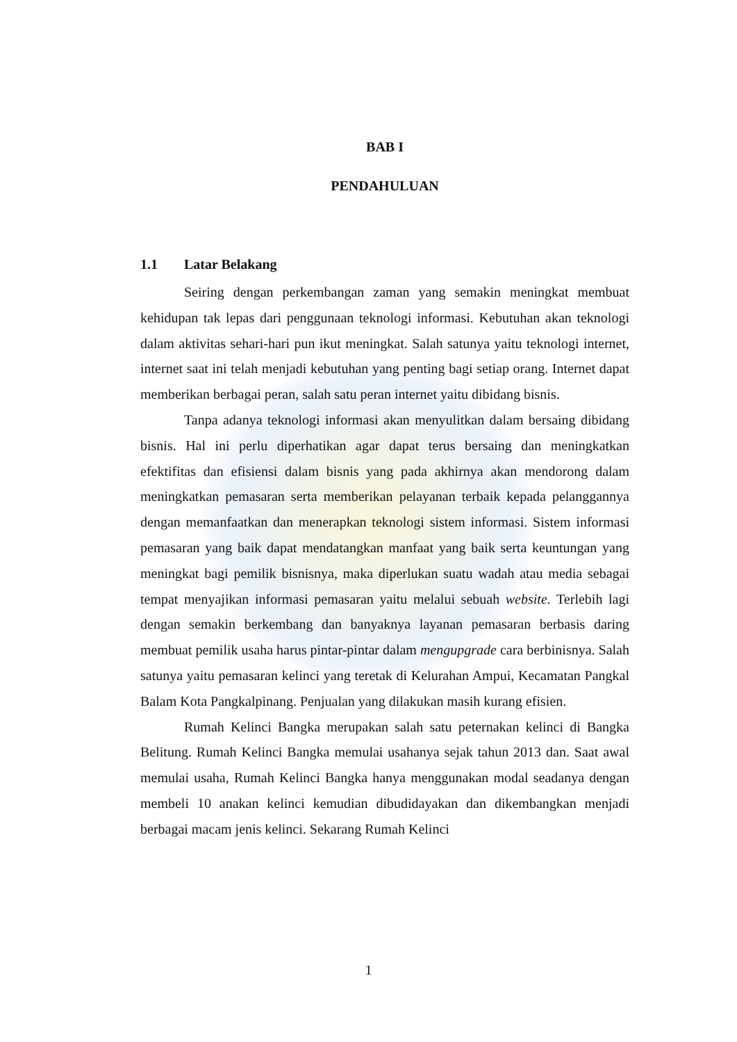BAB I
PENDAHULUAN
1.1 Latar Belakang
Seiring dengan perkembangan zaman yang semakin meningkat membuat kehidupan tak lepas dari penggunaan teknologi informasi. Kebutuhan akan teknologi dalam aktivitas sehari-hari pun ikut meningkat. Salah satunya yaitu teknologi internet, internet saat ini telah menjadi kebutuhan yang penting bagi setiap orang. Internet dapat memberikan berbagai peran, salah satu peran internet yaitu dibidang bisnis.
Tanpa adanya teknologi informasi akan menyulitkan dalam bersaing dibidang bisnis. Hal ini perlu diperhatikan agar dapat terus bersaing dan meningkatkan efektifitas dan efisiensi dalam bisnis yang pada akhirnya akan mendorong dalam meningkatkan pemasaran serta memberikan pelayanan terbaik kepada pelanggannya dengan memanfaatkan dan menerapkan teknologi sistem informasi. Sistem informasi pemasaran yang baik dapat mendatangkan manfaat yang baik serta keuntungan yang meningkat bagi pemilik bisnisnya, maka diperlukan suatu wadah atau media sebagai tempat menyajikan informasi pemasaran yaitu melalui sebuah website. Terlebih lagi dengan semakin berkembang dan banyaknya layanan pemasaran berbasis daring membuat pemilik usaha harus pintar-pintar dalam mengupgrade cara berbinisnya. Salah satunya yaitu pemasaran kelinci yang teretak di Kelurahan Ampui, Kecamatan Pangkal Balam Kota Pangkalpinang. Penjualan yang dilakukan masih kurang efisien.
Rumah Kelinci Bangka merupakan salah satu peternakan kelinci di Bangka Belitung. Rumah Kelinci Bangka memulai usahanya sejak tahun 2013 dan. Saat awal memulai usaha, Rumah Kelinci Bangka hanya menggunakan modal seadanya dengan membeli 10 anakan kelinci kemudian dibudidayakan dan dikembangkan menjadi berbagai macam jenis kelinci. Sekarang Rumah Kelinci
1